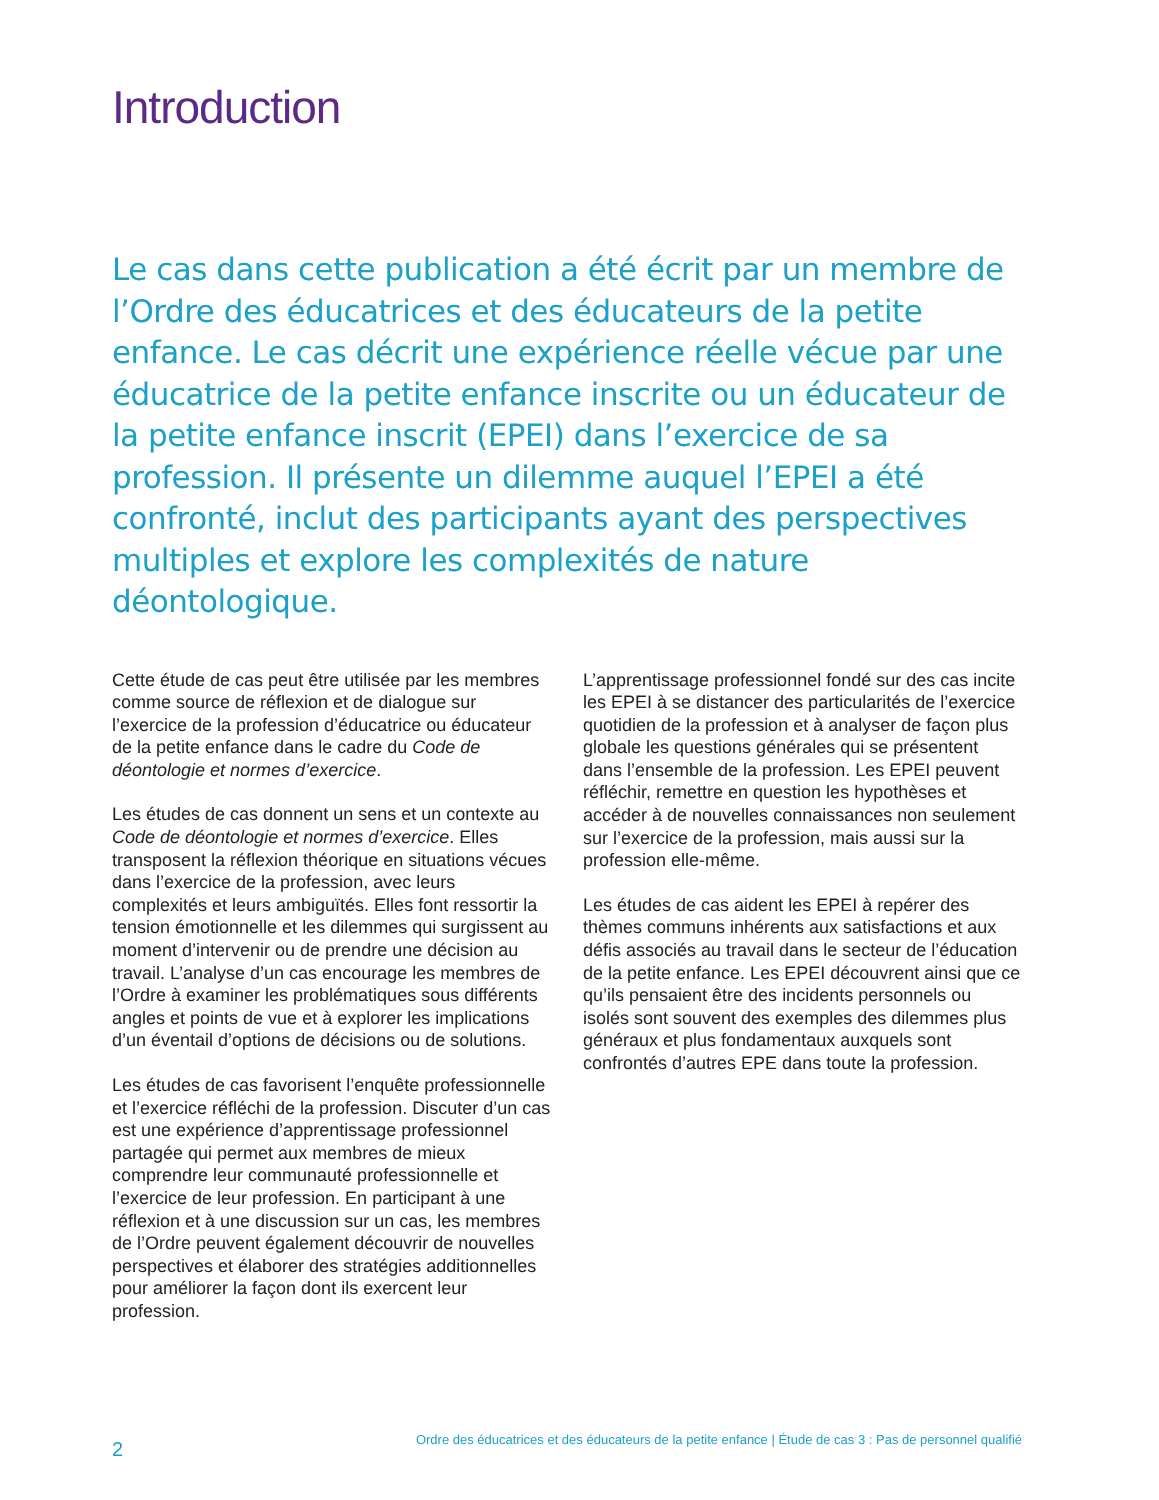Introduction
Le cas dans cette publication a été écrit par un membre de l’Ordre des éducatrices et des éducateurs de la petite enfance. Le cas décrit une expérience réelle vécue par une éducatrice de la petite enfance inscrite ou un éducateur de la petite enfance inscrit (EPEI) dans l’exercice de sa profession. Il présente un dilemme auquel l’EPEI a été confronté, inclut des participants ayant des perspectives multiples et explore les complexités de nature déontologique.
Cette étude de cas peut être utilisée par les membres comme source de réflexion et de dialogue sur l’exercice de la profession d’éducatrice ou éducateur de la petite enfance dans le cadre du Code de déontologie et normes d’exercice.
Les études de cas donnent un sens et un contexte au Code de déontologie et normes d’exercice. Elles transposent la réflexion théorique en situations vécues dans l’exercice de la profession, avec leurs complexités et leurs ambiguïtés. Elles font ressortir la tension émotionnelle et les dilemmes qui surgissent au moment d’intervenir ou de prendre une décision au travail. L’analyse d’un cas encourage les membres de l’Ordre à examiner les problématiques sous différents angles et points de vue et à explorer les implications d’un éventail d’options de décisions ou de solutions.
Les études de cas favorisent l’enquête professionnelle et l’exercice réfléchi de la profession. Discuter d’un cas est une expérience d’apprentissage professionnel partagée qui permet aux membres de mieux comprendre leur communauté professionnelle et l’exercice de leur profession. En participant à une réflexion et à une discussion sur un cas, les membres de l’Ordre peuvent également découvrir de nouvelles perspectives et élaborer des stratégies additionnelles pour améliorer la façon dont ils exercent leur profession.
L’apprentissage professionnel fondé sur des cas incite les EPEI à se distancer des particularités de l’exercice quotidien de la profession et à analyser de façon plus globale les questions générales qui se présentent dans l’ensemble de la profession. Les EPEI peuvent réfléchir, remettre en question les hypothèses et accéder à de nouvelles connaissances non seulement sur l’exercice de la profession, mais aussi sur la profession elle-même.
Les études de cas aident les EPEI à repérer des thèmes communs inhérents aux satisfactions et aux défis associés au travail dans le secteur de l’éducation de la petite enfance. Les EPEI découvrent ainsi que ce qu’ils pensaient être des incidents personnels ou isolés sont souvent des exemples des dilemmes plus généraux et plus fondamentaux auxquels sont confrontés d’autres EPE dans toute la profession.
2 Ordre des éducatrices et des éducateurs de la petite enfance | Étude de cas 3 : Pas de personnel qualifié